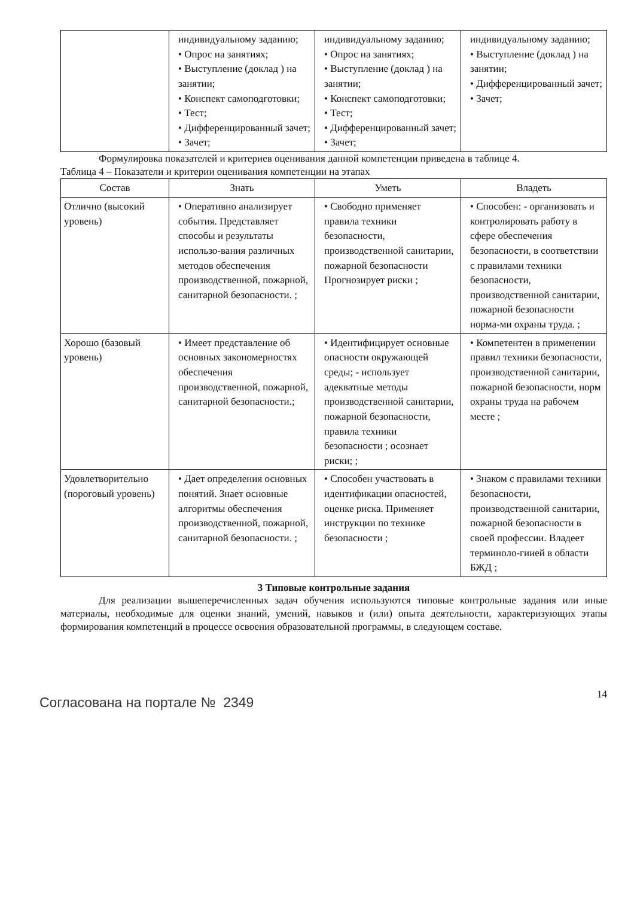| | индивидуальному заданию; • Опрос на занятиях; • Выступление (доклад ) на занятии; • Конспект самоподготовки; • Тест; • Дифференцированный зачет; • Зачет; | индивидуальному заданию; • Опрос на занятиях; • Выступление (доклад ) на занятии; • Конспект самоподготовки; • Тест; • Дифференцированный зачет; • Зачет; | индивидуальному заданию; • Выступление (доклад ) на занятии; • Дифференцированный зачет; • Зачет; |
Формулировка показателей и критериев оценивания данной компетенции приведена в таблице 4.
Таблица 4 – Показатели и критерии оценивания компетенции на этапах
| Состав | Знать | Уметь | Владеть |
| --- | --- | --- | --- |
| Отлично (высокий уровень) | • Оперативно анализирует события. Представляет способы и результаты использо-вания различных методов обеспечения производственной, пожарной, санитарной безопасности. ; | • Свободно применяет правила техники безопасности, производственной санитарии, пожарной безопасности Прогнозирует риски ; | • Способен: - организовать и контролировать работу в сфере обеспечения безопасности, в соответствии с правилами техники безопасности, производственной санитарии, пожарной безопасности норма-ми охраны труда. ; |
| Хорошо (базовый уровень) | • Имеет представление об основных закономерностях обеспечения производственной, пожарной, санитарной безопасности.; | • Идентифицирует основные опасности окружающей среды; - использует адекватные методы производственной санитарии, пожарной безопасности, правила техники безопасности ; осознает риски; ; | • Компетентен в применении правил техники безопасности, производственной санитарии, пожарной безопасности, норм охраны труда на рабочем месте ; |
| Удовлетворительно (пороговый уровень) | • Дает определения основных понятий. Знает основные алгоритмы обеспечения производственной, пожарной, санитарной безопасности. ; | • Способен участвовать в идентификации опасностей, оценке риска. Применяет инструкции по технике безопасности ; | • Знаком с правилами техники безопасности, производственной санитарии, пожарной безопасности в своей профессии. Владеет терминоло-гиией в области БЖД ; |
3 Типовые контрольные задания
Для реализации вышеперечисленных задач обучения используются типовые контрольные задания или иные материалы, необходимые для оценки знаний, умений, навыков и (или) опыта деятельности, характеризующих этапы формирования компетенций в процессе освоения образовательной программы, в следующем составе.
Согласована на портале № 2349
14